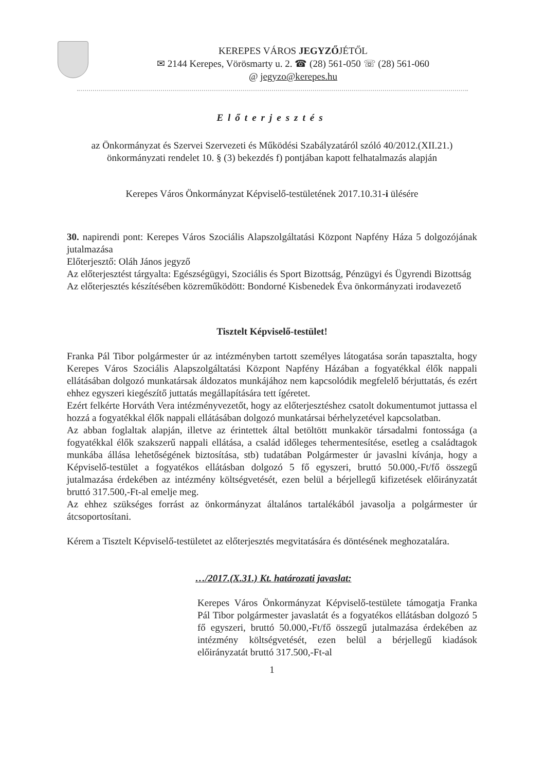KEREPES VÁROS JEGYZŐJÉTŐL
✉ 2144 Kerepes, Vörösmarty u. 2. ☎ (28) 561-050 ☏ (28) 561-060
@ jegyzo@kerepes.hu
Előterjesztés
az Önkormányzat és Szervei Szervezeti és Működési Szabályzatáról szóló 40/2012.(XII.21.) önkormányzati rendelet 10. § (3) bekezdés f) pontjában kapott felhatalmazás alapján
Kerepes Város Önkormányzat Képviselő-testületének 2017.10.31-i ülésére
30. napirendi pont: Kerepes Város Szociális Alapszolgáltatási Központ Napfény Háza 5 dolgozójának jutalmazása
Előterjesztő: Oláh János jegyző
Az előterjesztést tárgyalta: Egészségügyi, Szociális és Sport Bizottság, Pénzügyi és Ügyrendi Bizottság
Az előterjesztés készítésében közreműködött: Bondorné Kisbenedek Éva önkormányzati irodavezető
Tisztelt Képviselő-testület!
Franka Pál Tibor polgármester úr az intézményben tartott személyes látogatása során tapasztalta, hogy Kerepes Város Szociális Alapszolgáltatási Központ Napfény Házában a fogyatékkal élők nappali ellátásában dolgozó munkatársak áldozatos munkájához nem kapcsolódik megfelelő bérjuttatás, és ezért ehhez egyszeri kiegészítő juttatás megállapítására tett ígéretet.
Ezért felkérte Horváth Vera intézményvezetőt, hogy az előterjesztéshez csatolt dokumentumot juttassa el hozzá a fogyatékkal élők nappali ellátásában dolgozó munkatársai bérhelyzetével kapcsolatban.
Az abban foglaltak alapján, illetve az érintettek által betöltött munkakör társadalmi fontossága (a fogyatékkal élők szakszerű nappali ellátása, a család időleges tehermentesítése, esetleg a családtagok munkába állása lehetőségének biztosítása, stb) tudatában Polgármester úr javaslni kívánja, hogy a Képviselő-testület a fogyatékos ellátásban dolgozó 5 fő egyszeri, bruttó 50.000,-Ft/fő összegű jutalmazása érdekében az intézmény költségvetését, ezen belül a bérjellegű kifizetések előirányzatát bruttó 317.500,-Ft-al emelje meg.
Az ehhez szükséges forrást az önkormányzat általános tartalékából javasolja a polgármester úr átcsoportosítani.
Kérem a Tisztelt Képviselő-testületet az előterjesztés megvitatására és döntésének meghozatalára.
…/2017.(X.31.) Kt. határozati javaslat:
Kerepes Város Önkormányzat Képviselő-testülete támogatja Franka Pál Tibor polgármester javaslatát és a fogyatékos ellátásban dolgozó 5 fő egyszeri, bruttó 50.000,-Ft/fő összegű jutalmazása érdekében az intézmény költségvetését, ezen belül a bérjellegű kiadások előirányzatát bruttó 317.500,-Ft-al
1